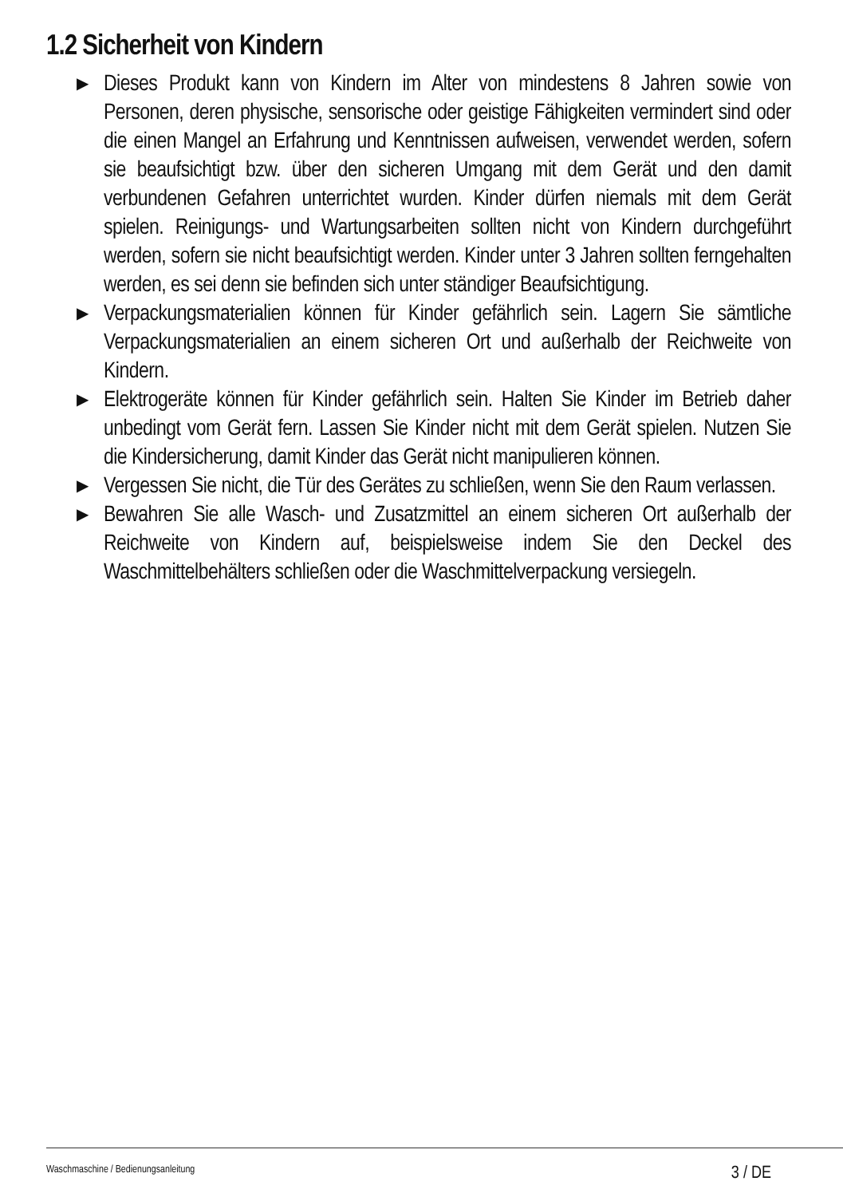1.2 Sicherheit von Kindern
▶ Dieses Produkt kann von Kindern im Alter von mindestens 8 Jahren sowie von Personen, deren physische, sensorische oder geistige Fähigkeiten vermindert sind oder die einen Mangel an Erfahrung und Kenntnissen aufweisen, verwendet werden, sofern sie beaufsichtigt bzw. über den sicheren Umgang mit dem Gerät und den damit verbundenen Gefahren unterrichtet wurden. Kinder dürfen niemals mit dem Gerät spielen. Reinigungs- und Wartungsarbeiten sollten nicht von Kindern durchgeführt werden, sofern sie nicht beaufsichtigt werden. Kinder unter 3 Jahren sollten ferngehalten werden, es sei denn sie befinden sich unter ständiger Beaufsichtigung.
▶ Verpackungsmaterialien können für Kinder gefährlich sein. Lagern Sie sämtliche Verpackungsmaterialien an einem sicheren Ort und außerhalb der Reichweite von Kindern.
▶ Elektrogeräte können für Kinder gefährlich sein. Halten Sie Kinder im Betrieb daher unbedingt vom Gerät fern. Lassen Sie Kinder nicht mit dem Gerät spielen. Nutzen Sie die Kindersicherung, damit Kinder das Gerät nicht manipulieren können.
▶ Vergessen Sie nicht, die Tür des Gerätes zu schließen, wenn Sie den Raum verlassen.
▶ Bewahren Sie alle Wasch- und Zusatzmittel an einem sicheren Ort außerhalb der Reichweite von Kindern auf, beispielsweise indem Sie den Deckel des Waschmittelbehälters schließen oder die Waschmittelverpackung versiegeln.
Waschmaschine / Bedienungsanleitung 3 / DE